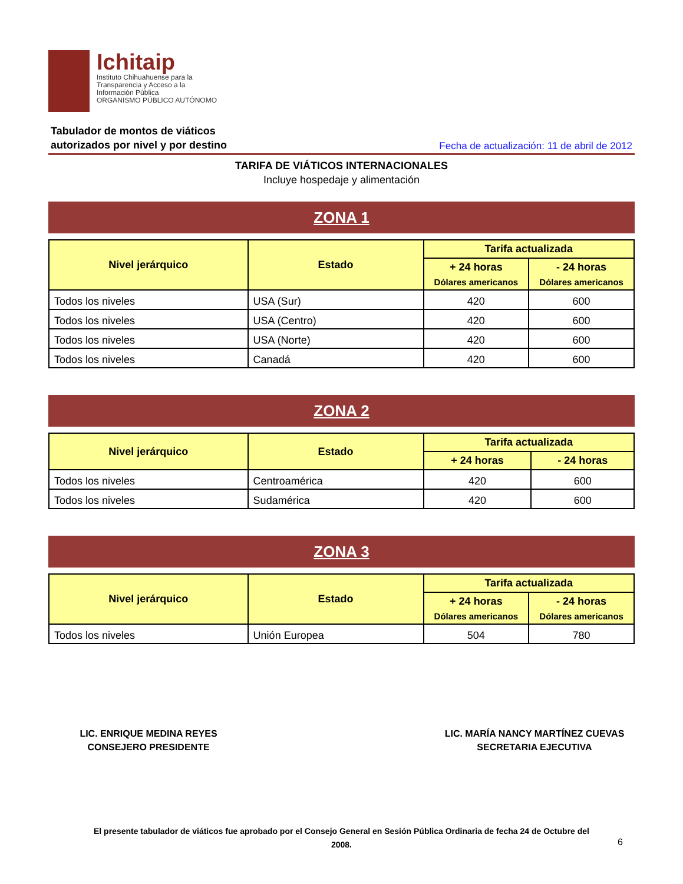Ichitaip
Instituto Chihuahuense para la
Transparencia y Acceso a la
Información Pública
ORGANISMO PÚBLICO AUTÓNOMO
Tabulador de montos de viáticos
autorizados por nivel y por destino Fecha de actualización: 11 de abril de 2012
TARIFA DE VIÁTICOS INTERNACIONALES
Incluye hospedaje y alimentación
ZONA 1
| Nivel jerárquico | Estado | Tarifa actualizada | |
| --- | --- | --- | --- |
| | | + 24 horas Dólares americanos | - 24 horas Dólares americanos |
| Todos los niveles | USA (Sur) | 420 | 600 |
| Todos los niveles | USA (Centro) | 420 | 600 |
| Todos los niveles | USA (Norte) | 420 | 600 |
| Todos los niveles | Canadá | 420 | 600 |
ZONA 2
| Nivel jerárquico | Estado | Tarifa actualizada | |
| --- | --- | --- | --- |
| | | + 24 horas | - 24 horas |
| Todos los niveles | Centroamérica | 420 | 600 |
| Todos los niveles | Sudamérica | 420 | 600 |
ZONA 3
| Nivel jerárquico | Estado | Tarifa actualizada | |
| --- | --- | --- | --- |
| | | + 24 horas Dólares americanos | - 24 horas Dólares americanos |
| Todos los niveles | Unión Europea | 504 | 780 |
LIC. ENRIQUE MEDINA REYES
CONSEJERO PRESIDENTE
LIC. MARÍA NANCY MARTÍNEZ CUEVAS
SECRETARIA EJECUTIVA
El presente tabulador de viáticos fue aprobado por el Consejo General en Sesión Pública Ordinaria de fecha 24 de Octubre del
2008.
6